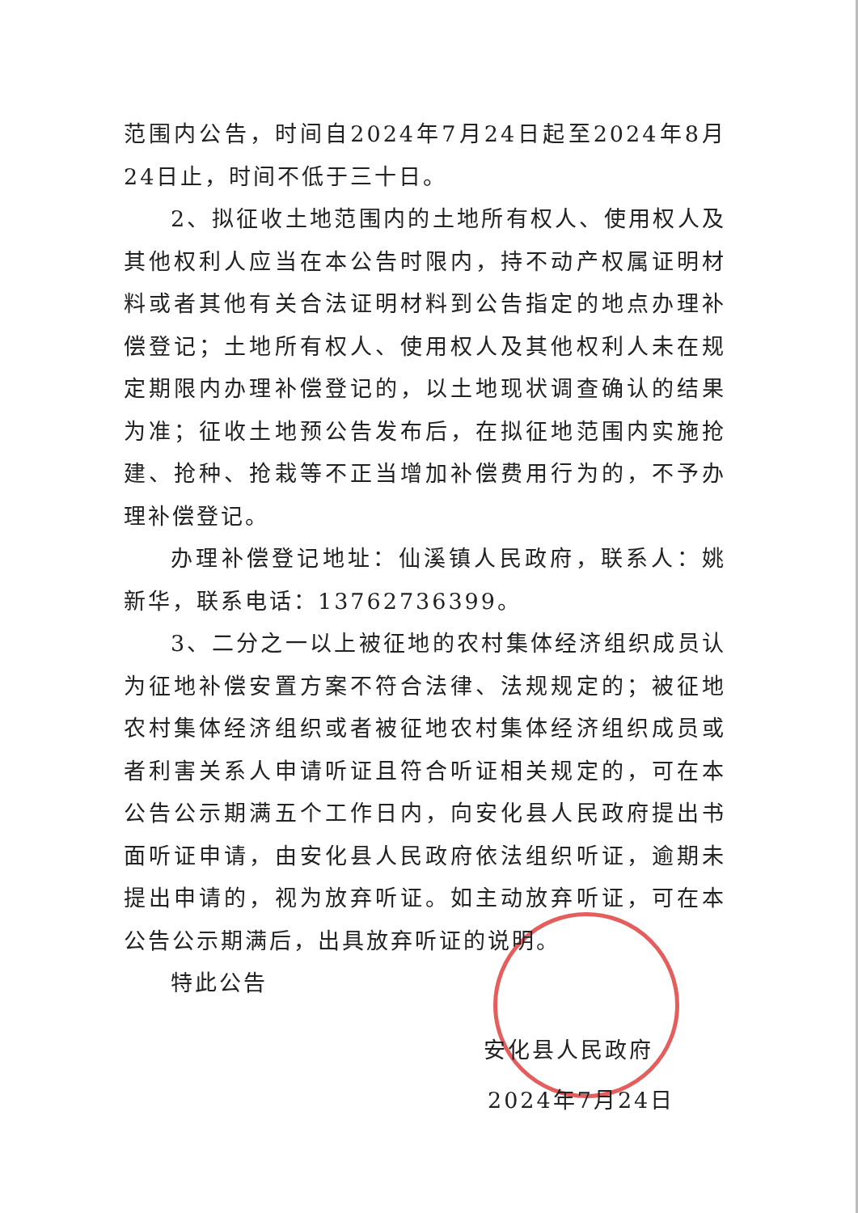范围内公告，时间自2024年7月24日起至2024年8月24日止，时间不低于三十日。
2、拟征收土地范围内的土地所有权人、使用权人及其他权利人应当在本公告时限内，持不动产权属证明材料或者其他有关合法证明材料到公告指定的地点办理补偿登记；土地所有权人、使用权人及其他权利人未在规定期限内办理补偿登记的，以土地现状调查确认的结果为准；征收土地预公告发布后，在拟征地范围内实施抢建、抢种、抢栽等不正当增加补偿费用行为的，不予办理补偿登记。
办理补偿登记地址：仙溪镇人民政府，联系人：姚新华，联系电话：13762736399。
3、二分之一以上被征地的农村集体经济组织成员认为征地补偿安置方案不符合法律、法规规定的；被征地农村集体经济组织或者被征地农村集体经济组织成员或者利害关系人申请听证且符合听证相关规定的，可在本公告公示期满五个工作日内，向安化县人民政府提出书面听证申请，由安化县人民政府依法组织听证，逾期未提出申请的，视为放弃听证。如主动放弃听证，可在本公告公示期满后，出具放弃听证的说明。
特此公告
安化县人民政府
2024年7月24日